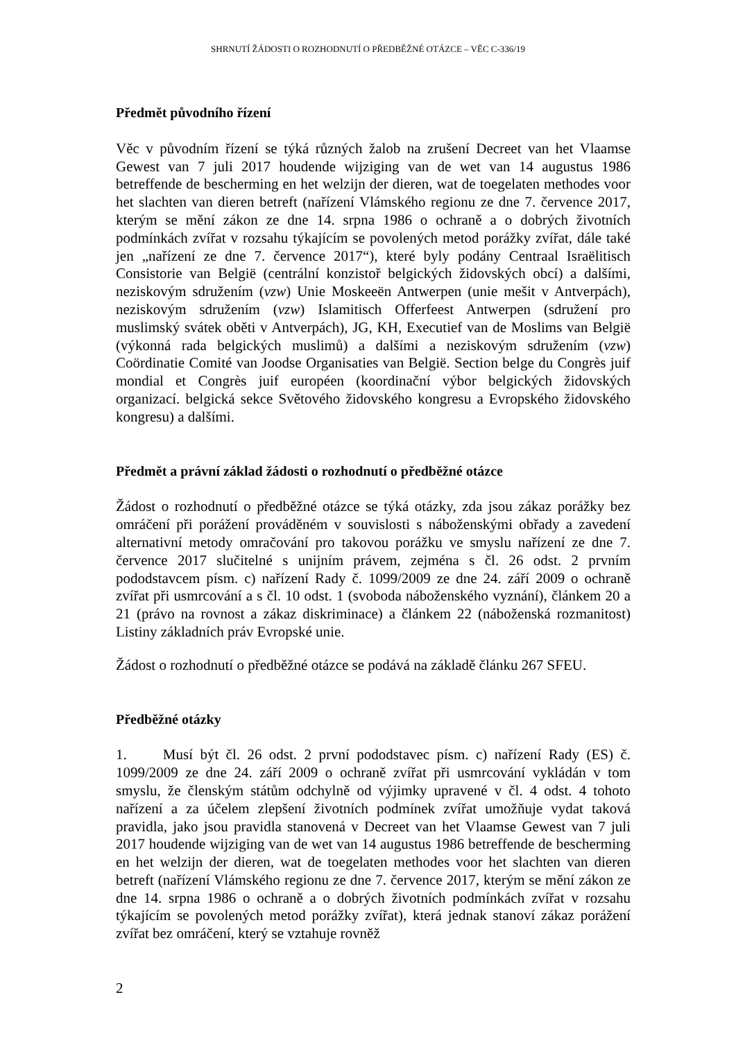SHRNUTÍ ŽÁDOSTI O ROZHODNUTÍ O PŘEDBĚŽNÉ OTÁZCE – VĚC C-336/19
Předmět původního řízení
Věc v původním řízení se týká různých žalob na zrušení Decreet van het Vlaamse Gewest van 7 juli 2017 houdende wijziging van de wet van 14 augustus 1986 betreffende de bescherming en het welzijn der dieren, wat de toegelaten methodes voor het slachten van dieren betreft (nařízení Vlámského regionu ze dne 7. července 2017, kterým se mění zákon ze dne 14. srpna 1986 o ochraně a o dobrých životních podmínkách zvířat v rozsahu týkajícím se povolených metod porážky zvířat, dále také jen „nařízení ze dne 7. července 2017“), které byly podány Centraal Israëlitisch Consistorie van België (centrální konzistoř belgických židovských obcí) a dalšími, neziskovým sdružením (vzw) Unie Moskeeën Antwerpen (unie mešit v Antverpách), neziskovým sdružením (vzw) Islamitisch Offerfeest Antwerpen (sdružení pro muslimský svátek oběti v Antverpách), JG, KH, Executief van de Moslims van België (výkonná rada belgických muslimů) a dalšími a neziskovým sdružením (vzw) Coördinatie Comité van Joodse Organisaties van België. Section belge du Congrès juif mondial et Congrès juif européen (koordinační výbor belgických židovských organizací. belgická sekce Světového židovského kongresu a Evropského židovského kongresu) a dalšími.
Předmět a právní základ žádosti o rozhodnutí o předběžné otázce
Žádost o rozhodnutí o předběžné otázce se týká otázky, zda jsou zákaz porážky bez omráčení při porážení prováděném v souvislosti s náboženskými obřady a zavedení alternativní metody omračování pro takovou porážku ve smyslu nařízení ze dne 7. července 2017 slučitelné s unijním právem, zejména s čl. 26 odst. 2 prvním pododstavcem písm. c) nařízení Rady č. 1099/2009 ze dne 24. září 2009 o ochraně zvířat při usmrcování a s čl. 10 odst. 1 (svoboda náboženského vyznání), článkem 20 a 21 (právo na rovnost a zákaz diskriminace) a článkem 22 (náboženská rozmanitost) Listiny základních práv Evropské unie.
Žádost o rozhodnutí o předběžné otázce se podává na základě článku 267 SFEU.
Předběžné otázky
1. Musí být čl. 26 odst. 2 první pododstavec písm. c) nařízení Rady (ES) č. 1099/2009 ze dne 24. září 2009 o ochraně zvířat při usmrcování vykládán v tom smyslu, že členským státům odchylně od výjimky upravené v čl. 4 odst. 4 tohoto nařízení a za účelem zlepšení životních podmínek zvířat umožňuje vydat taková pravidla, jako jsou pravidla stanovená v Decreet van het Vlaamse Gewest van 7 juli 2017 houdende wijziging van de wet van 14 augustus 1986 betreffende de bescherming en het welzijn der dieren, wat de toegelaten methodes voor het slachten van dieren betreft (nařízení Vlámského regionu ze dne 7. července 2017, kterým se mění zákon ze dne 14. srpna 1986 o ochraně a o dobrých životních podmínkách zvířat v rozsahu týkajícím se povolených metod porážky zvířat), která jednak stanoví zákaz porážení zvířat bez omráčení, který se vztahuje rovněž
2